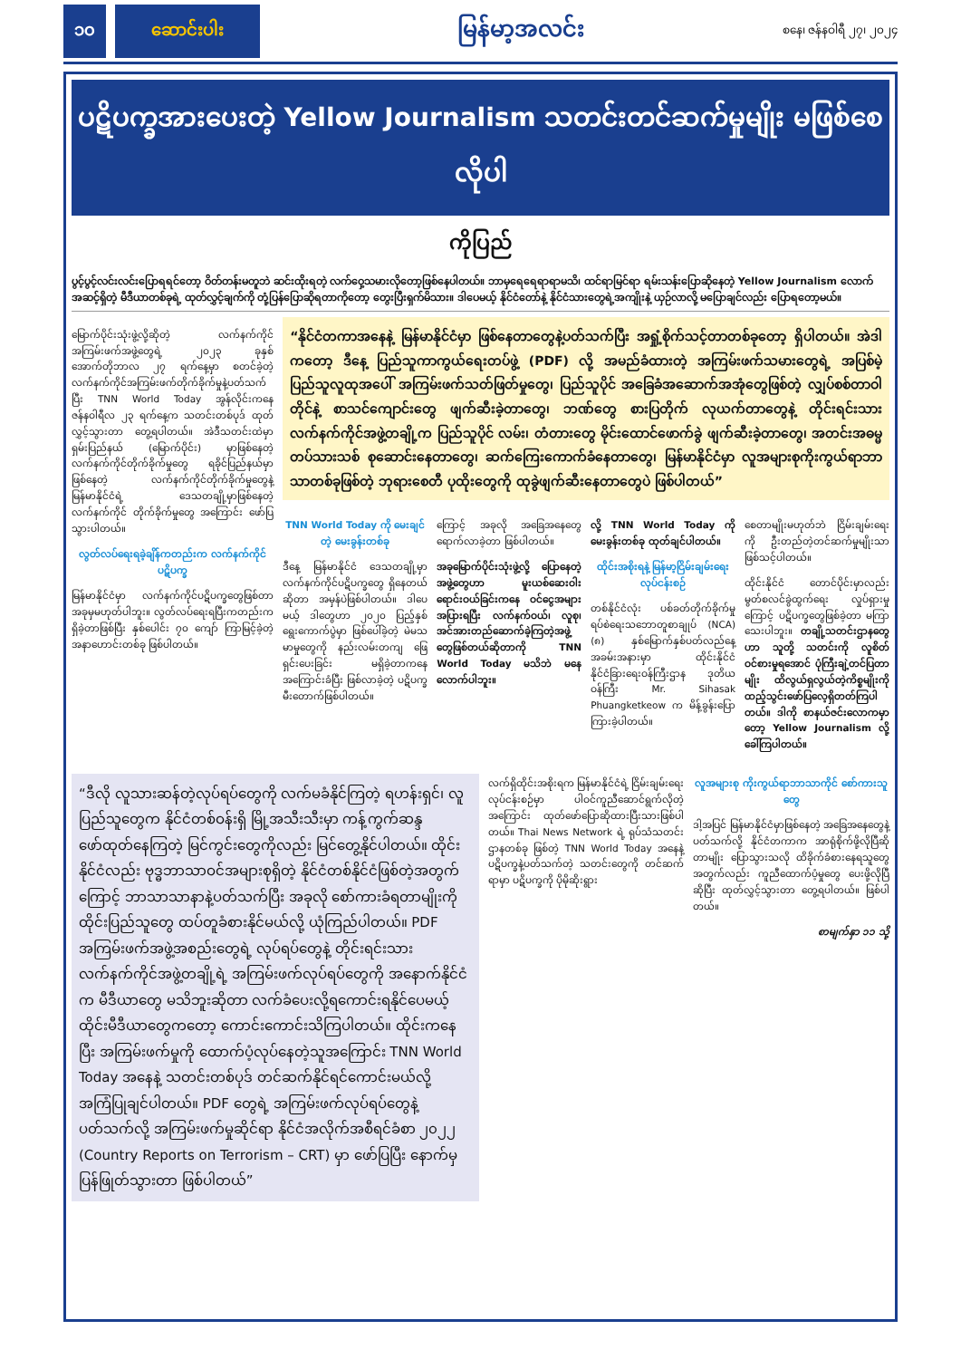၁၀ ဆောင်းပါး မြန်မာ့အလင်း စနေ၊ ဇန်နဝါရီ ၂၇၊ ၂၀၂၄
ပဋိပက္ခအားပေးတဲ့ Yellow Journalism သတင်းတင်ဆက်မှုမျိုး မဖြစ်စေလိုပါ
ကိုပြည်
ပွင့်ပွင့်လင်းလင်းပြောရရင်တော့ ဝိတ်တန်းမတူဘဲ ဆင်းထိုးရတဲ့ လက်ဝှေ့သမားလိုတော့ဖြစ်နေပါတယ်။ ဘာမှရေရေရာရာမသိ၊ ထင်ရာမြင်ရာ ရမ်းသန်းပြောဆိုနေတဲ့ Yellow Journalism လောက်အဆင့်ရှိတဲ့ မီဒီယာတစ်ခုရဲ့ ထုတ်လွှင့်ချက်ကို တုံ့ပြန်ပြောဆိုရတာကိုတော့ တွေးပြီးရှက်မိသား။ ဒါပေမယ့် နိုင်ငံတော်နဲ့ နိုင်ငံသားတွေရဲ့အကျိုးနဲ့ ယှဉ်လာလို့ မပြောချင်လည်း ပြောရတော့မယ်။
မြောက်ပိုင်းသုံးဖွဲ့လို့ဆိုတဲ့ လက်နက်ကိုင်အကြမ်းဖက်အဖွဲ့တွေရဲ့ ၂၀၂၃ ခုနှစ် အောက်တိုဘာလ ၂၇ ရက်နေ့မှာ စတင်ခဲ့တဲ့ လက်နက်ကိုင်အကြမ်းဖက်တိုက်ခိုက်မှုနဲ့ပတ်သက်ပြီး TNN World Today အွန်လိုင်းကနေ ဇန်နဝါရီလ ၂၃ ရက်နေ့က သတင်းတစ်ပုဒ် ထုတ်လွှင့်သွားတာ တွေ့ရပါတယ်။ အဲဒီသတင်းထဲမှာ ရှမ်းပြည်နယ် (မြောက်ပိုင်း) မှာဖြစ်နေတဲ့ လက်နက်ကိုင်တိုက်ခိုက်မှုတွေ ရခိုင်ပြည်နယ်မှာ ဖြစ်နေတဲ့ လက်နက်ကိုင်တိုက်ခိုက်မှုတွေနဲ့ မြန်မာနိုင်ငံရဲ့ ဒေသတချို့မှာဖြစ်နေတဲ့ လက်နက်ကိုင် တိုက်ခိုက်မှုတွေ အကြောင်း ဖော်ပြသွားပါတယ်။
လွတ်လပ်ရေးရခဲ့ချိန်ကတည်းက လက်နက်ကိုင်ပဋိပက္ခ
မြန်မာနိုင်ငံမှာ လက်နက်ကိုင်ပဋိပက္ခတွေဖြစ်တာ အခုမှမဟုတ်ပါဘူး။ လွတ်လပ်ရေးရပြီးကတည်းက ရှိခဲ့တာဖြစ်ပြီး နှစ်ပေါင်း ၇၀ ကျော် ကြာမြင့်ခဲ့တဲ့ အနာဟောင်းတစ်ခု ဖြစ်ပါတယ်။
“နိုင်ငံတကာအနေနဲ့ မြန်မာနိုင်ငံမှာ ဖြစ်နေတာတွေနဲ့ပတ်သက်ပြီး အရှုံ့စိုက်သင့်တာတစ်ခုတော့ ရှိပါတယ်။ အဲဒါကတော့ ဒီနေ့ ပြည်သူကာကွယ်ရေးတပ်ဖွဲ့ (PDF) လို့ အမည်ခံထားတဲ့ အကြမ်းဖက်သမားတွေရဲ့ အပြစ်မဲ့ပြည်သူလူထုအပေါ် အကြမ်းဖက်သတ်ဖြတ်မှုတွေ၊ ပြည်သူပိုင် အခြေခံအဆောက်အအုံတွေဖြစ်တဲ့ လျှပ်စစ်တာဝါတိုင်နဲ့ စာသင်ကျောင်းတွေ ဖျက်ဆီးခဲ့တာတွေ၊ ဘဏ်တွေ စားပြတိုက် လုယက်တာတွေနဲ့ တိုင်းရင်းသားလက်နက်ကိုင်အဖွဲ့တချို့က ပြည်သူပိုင် လမ်း၊ တံတားတွေ မိုင်းထောင်ဖောက်ခွဲ ဖျက်ဆီးခဲ့တာတွေ၊ အတင်းအဓမ္မတပ်သားသစ် စုဆောင်းနေတာတွေ၊ ဆက်ကြေးကောက်ခံနေတာတွေ၊ မြန်မာနိုင်ငံမှာ လူအများစုကိုးကွယ်ရာဘာသာတစ်ခုဖြစ်တဲ့ ဘုရားစေတီ ပုထိုးတွေကို ထုခွဲဖျက်ဆီးနေတာတွေပဲ ဖြစ်ပါတယ်”
TNN World Today ကို မေးချင်တဲ့ မေးခွန်းတစ်ခု
ဒီနေ့ မြန်မာနိုင်ငံ ဒေသတချို့မှာ လက်နက်ကိုင်ပဋိပက္ခတွေ ရှိနေတယ်ဆိုတာ အမှန်ပဲဖြစ်ပါတယ်။ ဒါပေမယ့် ဒါတွေဟာ ၂၀၂၀ ပြည့်နှစ် ရွေးကောက်ပွဲမှာ ဖြစ်ပေါ်ခဲ့တဲ့ မဲမသမာမှုတွေကို နည်းလမ်းတကျ ဖြေရှင်းပေးခြင်း မရှိခဲ့တာကနေ အကြောင်းခံပြီး ဖြစ်လာခဲ့တဲ့ ပဋိပက္ခမီးတောက်ဖြစ်ပါတယ်။
ကြောင့် အခုလို အခြေအနေတွေ ရောက်လာခဲ့တာ ဖြစ်ပါတယ်။
အခုမြောက်ပိုင်းသုံးဖွဲ့လို့ ပြောနေတဲ့ အဖွဲ့တွေဟာ မူးယစ်ဆေးဝါးရောင်းဝယ်ခြင်းကနေ ဝင်ငွေအများအပြားရပြီး လက်နက်ဝယ်၊ လူစု၊ အင်အားတည်ဆောက်ခဲ့ကြတဲ့အဖွဲ့တွေဖြစ်တယ်ဆိုတာကို TNN World Today မသိဘဲ မနေလောက်ပါဘူး။
လို့ TNN World Today ကို မေးခွန်းတစ်ခု ထုတ်ချင်ပါတယ်။
ထိုင်းအစိုးရနဲ့ မြန်မာ့ငြိမ်းချမ်းရေးလုပ်ငန်းစဉ်
တစ်နိုင်ငံလုံး ပစ်ခတ်တိုက်ခိုက်မှု ရပ်စဲရေးသဘောတူစာချုပ် (NCA) (၈) နှစ်မြောက်နှစ်ပတ်လည်နေ့အခမ်းအနားမှာ ထိုင်းနိုင်ငံ နိုင်ငံခြားရေးဝန်ကြီးဌာန ဒုတိယဝန်ကြီး Mr. Sihasak Phuangketkeow က မိန့်ခွန်းပြောကြားခဲ့ပါတယ်။
စေတာမျိုးမဟုတ်ဘဲ ငြိမ်းချမ်းရေးကို ဦးတည်တဲ့တင်ဆက်မှုမျိုးသာ ဖြစ်သင့်ပါတယ်။
ထိုင်းနိုင်ငံ တောင်ပိုင်းမှာလည်း မွတ်စလင်ခွဲထွက်ရေး လှုပ်ရှားမှုကြောင့် ပဋိပက္ခတွေဖြစ်ခဲ့တာ မကြာသေးပါဘူး။ တချို့သတင်းဌာနတွေဟာ သူတို့ သတင်းကို လူစိတ်ဝင်စားမှုရအောင် ပုံကြီးချဲ့တင်ပြတာမျိုး ထိလွယ်ရှလွယ်တဲ့ကိစ္စမျိုးကို ထည့်သွင်းဖော်ပြလေ့ရှိတတ်ကြပါတယ်။ ဒါကို စာနယ်ဇင်းလောကမှာတော့ Yellow Journalism လို့ ခေါ်ကြပါတယ်။
“ဒီလို လူသားဆန်တဲ့လုပ်ရပ်တွေကို လက်မခံနိုင်ကြတဲ့ ရဟန်းရှင်၊ လူ ပြည်သူတွေက နိုင်ငံတစ်ဝန်းရှိ မြို့အသီးသီးမှာ ကန့်ကွက်ဆန္ဒဖော်ထုတ်နေကြတဲ့ မြင်ကွင်းတွေကိုလည်း မြင်တွေ့နိုင်ပါတယ်။ ထိုင်းနိုင်ငံလည်း ဗုဒ္ဓဘာသာဝင်အများစုရှိတဲ့ နိုင်ငံတစ်နိုင်ငံဖြစ်တဲ့အတွက်ကြောင့် ဘာသာသာနာနဲ့ပတ်သက်ပြီး အခုလို စော်ကားခံရတာမျိုးကို ထိုင်းပြည်သူတွေ ထပ်တူခံစားနိုင်မယ်လို့ ယုံကြည်ပါတယ်။ PDF အကြမ်းဖက်အဖွဲ့အစည်းတွေရဲ့ လုပ်ရပ်တွေနဲ့ တိုင်းရင်းသားလက်နက်ကိုင်အဖွဲ့တချို့ရဲ့ အကြမ်းဖက်လုပ်ရပ်တွေကို အနောက်နိုင်ငံက မီဒီယာတွေ မသိဘူးဆိုတာ လက်ခံပေးလို့ရကောင်းရနိုင်ပေမယ့် ထိုင်းမီဒီယာတွေကတော့ ကောင်းကောင်းသိကြပါတယ်။ ထိုင်းကနေပြီး အကြမ်းဖက်မှုကို ထောက်ပံ့လုပ်နေတဲ့သူအကြောင်း TNN World Today အနေနဲ့ သတင်းတစ်ပုဒ် တင်ဆက်နိုင်ရင်ကောင်းမယ်လို့ အကြံပြုချင်ပါတယ်။ PDF တွေရဲ့ အကြမ်းဖက်လုပ်ရပ်တွေနဲ့ပတ်သက်လို့ အကြမ်းဖက်မှုဆိုင်ရာ နိုင်ငံအလိုက်အစီရင်ခံစာ ၂၀၂၂ (Country Reports on Terrorism – CRT) မှာ ဖော်ပြပြီး နောက်မှပြန်ဖြုတ်သွားတာ ဖြစ်ပါတယ်”
လက်ရှိထိုင်းအစိုးရက မြန်မာနိုင်ငံရဲ့ ငြိမ်းချမ်းရေးလုပ်ငန်းစဉ်မှာ ပါဝင်ကူညီဆောင်ရွက်လိုတဲ့အကြောင်း ထုတ်ဖော်ပြောဆိုထားပြီးသားဖြစ်ပါတယ်။ Thai News Network ရဲ့ ရုပ်သံသတင်းဌာနတစ်ခု ဖြစ်တဲ့ TNN World Today အနေနဲ့ ပဋိပက္ခနဲ့ပတ်သက်တဲ့ သတင်းတွေကို တင်ဆက်ရာမှာ ပဋိပက္ခကို ပိုမိုဆိုးရွား
လူအများစု ကိုးကွယ်ရာဘာသာကိုင် စော်ကားသူတွေ
ဒါ့အပြင် မြန်မာနိုင်ငံမှာဖြစ်နေတဲ့ အခြေအနေတွေနဲ့ပတ်သက်လို့ နိုင်ငံတကာက အာရုံစိုက်ဖို့လိုပြီဆိုတာမျိုး ပြောသွားသလို ထိခိုက်ခံစားနေရသူတွေ အတွက်လည်း ကူညီထောက်ပံ့မှုတွေ ပေးဖို့လိုပြီဆိုပြီး ထုတ်လွှင့်သွားတာ တွေ့ရပါတယ်။ ဖြစ်ပါတယ်။
စာမျက်နှာ ၁၁ သို့